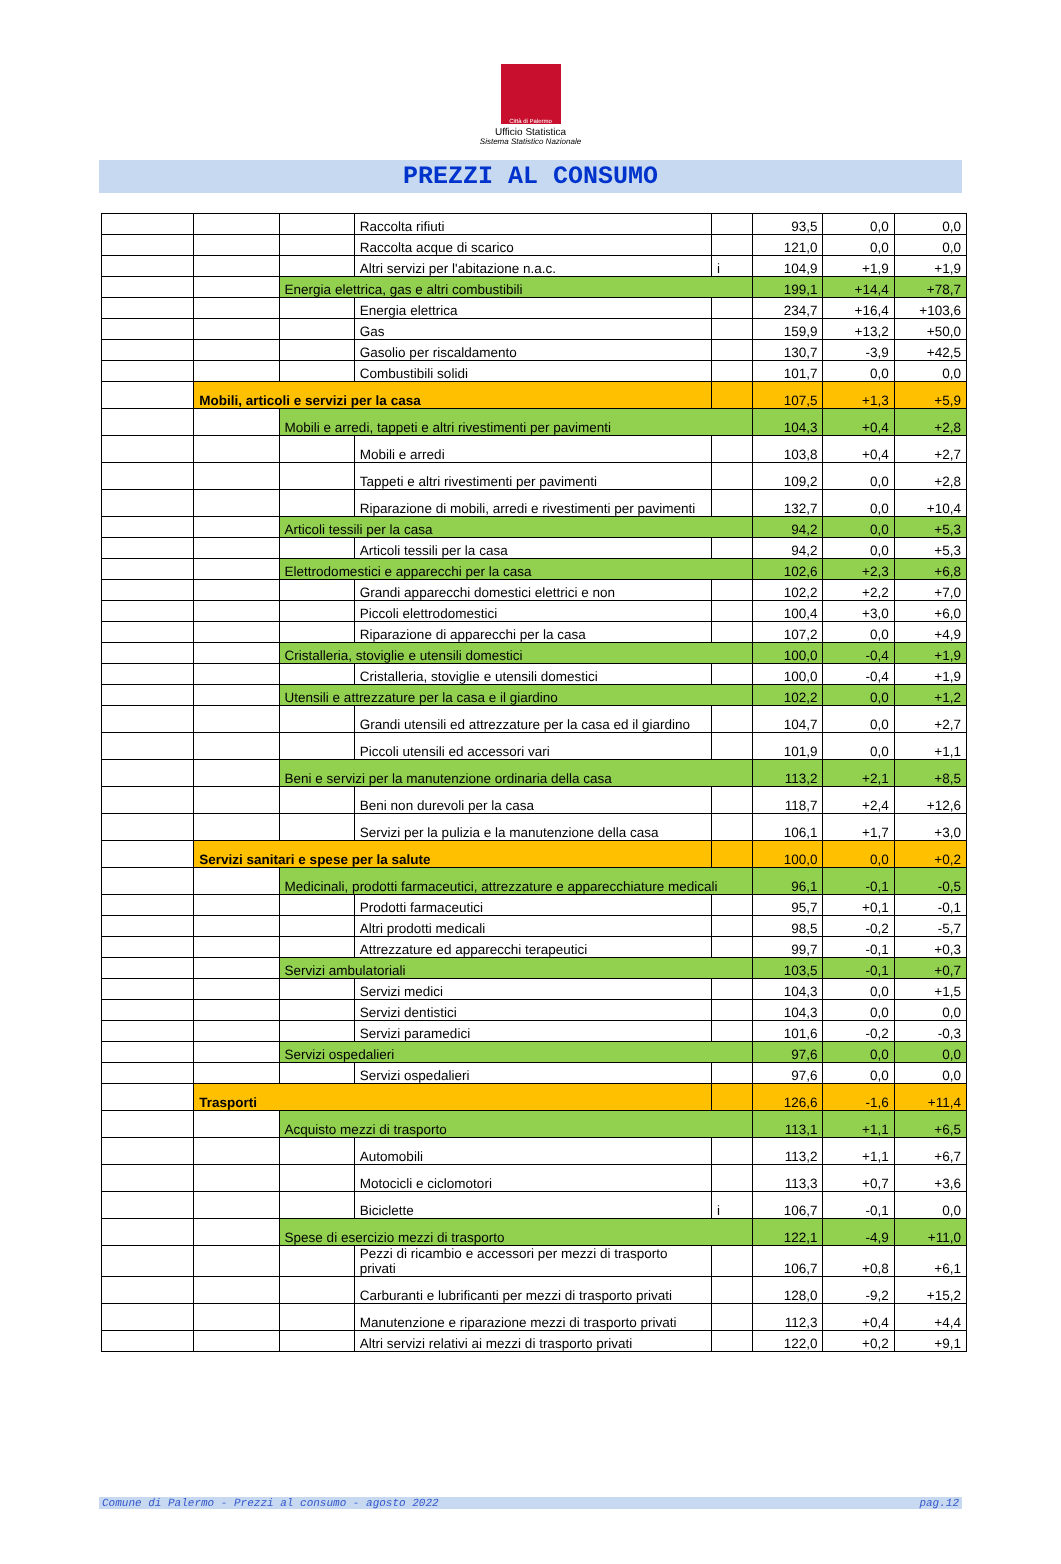Città di Palermo
Ufficio Statistica
Sistema Statistico Nazionale
PREZZI AL CONSUMO
| | | | Raccolta rifiuti | | 93,5 | 0,0 | 0,0 |
| | | | Raccolta acque di scarico | | 121,0 | 0,0 | 0,0 |
| | | | Altri servizi per l'abitazione n.a.c. | i | 104,9 | +1,9 | +1,9 |
| | | Energia elettrica, gas e altri combustibili | | | 199,1 | +14,4 | +78,7 |
| | | | Energia elettrica | | 234,7 | +16,4 | +103,6 |
| | | | Gas | | 159,9 | +13,2 | +50,0 |
| | | | Gasolio per riscaldamento | | 130,7 | -3,9 | +42,5 |
| | | | Combustibili solidi | | 101,7 | 0,0 | 0,0 |
| | Mobili, articoli e servizi per la casa | | | | 107,5 | +1,3 | +5,9 |
| | | Mobili e arredi, tappeti e altri rivestimenti per pavimenti | | | 104,3 | +0,4 | +2,8 |
| | | | Mobili e arredi | | 103,8 | +0,4 | +2,7 |
| | | | Tappeti e altri rivestimenti per pavimenti | | 109,2 | 0,0 | +2,8 |
| | | | Riparazione di mobili, arredi e rivestimenti per pavimenti | | 132,7 | 0,0 | +10,4 |
| | | Articoli tessili per la casa | | | 94,2 | 0,0 | +5,3 |
| | | | Articoli tessili per la casa | | 94,2 | 0,0 | +5,3 |
| | | Elettrodomestici e apparecchi per la casa | | | 102,6 | +2,3 | +6,8 |
| | | | Grandi apparecchi domestici elettrici e non | | 102,2 | +2,2 | +7,0 |
| | | | Piccoli elettrodomestici | | 100,4 | +3,0 | +6,0 |
| | | | Riparazione di apparecchi per la casa | | 107,2 | 0,0 | +4,9 |
| | | Cristalleria, stoviglie e utensili domestici | | | 100,0 | -0,4 | +1,9 |
| | | | Cristalleria, stoviglie e utensili domestici | | 100,0 | -0,4 | +1,9 |
| | | Utensili e attrezzature per la casa e il giardino | | | 102,2 | 0,0 | +1,2 |
| | | | Grandi utensili ed attrezzature per la casa ed il giardino | | 104,7 | 0,0 | +2,7 |
| | | | Piccoli utensili ed accessori vari | | 101,9 | 0,0 | +1,1 |
| | | Beni e servizi per la manutenzione ordinaria della casa | | | 113,2 | +2,1 | +8,5 |
| | | | Beni non durevoli per la casa | | 118,7 | +2,4 | +12,6 |
| | | | Servizi per la pulizia e la manutenzione della casa | | 106,1 | +1,7 | +3,0 |
| | Servizi sanitari e spese per la salute | | | | 100,0 | 0,0 | +0,2 |
| | | Medicinali, prodotti farmaceutici, attrezzature e apparecchiature medicali | | | 96,1 | -0,1 | -0,5 |
| | | | Prodotti farmaceutici | | 95,7 | +0,1 | -0,1 |
| | | | Altri prodotti medicali | | 98,5 | -0,2 | -5,7 |
| | | | Attrezzature ed apparecchi terapeutici | | 99,7 | -0,1 | +0,3 |
| | | Servizi ambulatoriali | | | 103,5 | -0,1 | +0,7 |
| | | | Servizi medici | | 104,3 | 0,0 | +1,5 |
| | | | Servizi dentistici | | 104,3 | 0,0 | 0,0 |
| | | | Servizi paramedici | | 101,6 | -0,2 | -0,3 |
| | | Servizi ospedalieri | | | 97,6 | 0,0 | 0,0 |
| | | | Servizi ospedalieri | | 97,6 | 0,0 | 0,0 |
| | Trasporti | | | | 126,6 | -1,6 | +11,4 |
| | | Acquisto mezzi di trasporto | | | 113,1 | +1,1 | +6,5 |
| | | | Automobili | | 113,2 | +1,1 | +6,7 |
| | | | Motocicli e ciclomotori | | 113,3 | +0,7 | +3,6 |
| | | | Biciclette | i | 106,7 | -0,1 | 0,0 |
| | | Spese di esercizio mezzi di trasporto | | | 122,1 | -4,9 | +11,0 |
| | | | Pezzi di ricambio e accessori per mezzi di trasporto privati | | 106,7 | +0,8 | +6,1 |
| | | | Carburanti e lubrificanti per mezzi di trasporto privati | | 128,0 | -9,2 | +15,2 |
| | | | Manutenzione e riparazione mezzi di trasporto privati | | 112,3 | +0,4 | +4,4 |
| | | | Altri servizi relativi ai mezzi di trasporto privati | | 122,0 | +0,2 | +9,1 |
Comune di Palermo - Prezzi al consumo - agosto 2022 pag.12